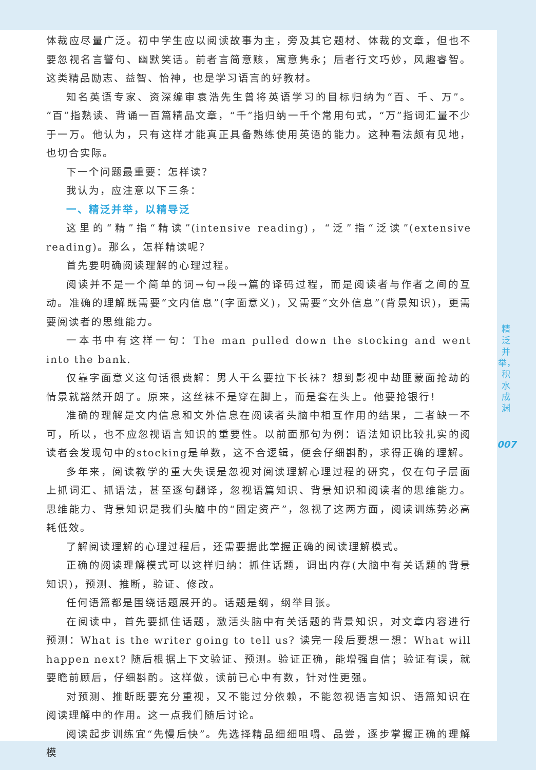体裁应尽量广泛。初中学生应以阅读故事为主，旁及其它题材、体裁的文章，但也不要忽视名言警句、幽默笑话。前者言简意赅，寓意隽永；后者行文巧妙，风趣睿智。这类精品励志、益智、怡神，也是学习语言的好教材。
知名英语专家、资深编审袁浩先生曾将英语学习的目标归纳为“百、千、万”。“百”指熟读、背诵一百篇精品文章，“千”指归纳一千个常用句式，“万”指词汇量不少于一万。他认为，只有这样才能真正具备熟练使用英语的能力。这种看法颇有见地，也切合实际。
下一个问题最重要：怎样读？
我认为，应注意以下三条：
一、精泛并举，以精导泛
这里的“精”指“精读”(intensive reading)，“泛”指“泛读”(extensive reading)。那么，怎样精读呢？
首先要明确阅读理解的心理过程。
阅读并不是一个简单的词→句→段→篇的译码过程，而是阅读者与作者之间的互动。准确的理解既需要“文内信息”(字面意义)，又需要“文外信息”(背景知识)，更需要阅读者的思维能力。
一本书中有这样一句：The man pulled down the stocking and went into the bank.
仅靠字面意义这句话很费解：男人干么要拉下长袜？想到影视中劫匪蒙面抢劫的情景就豁然开朗了。原来，这丝袜不是穿在脚上，而是套在头上。他要抢银行！
准确的理解是文内信息和文外信息在阅读者头脑中相互作用的结果，二者缺一不可，所以，也不应忽视语言知识的重要性。以前面那句为例：语法知识比较扎实的阅读者会发现句中的stocking是单数，这不合逻辑，便会仔细斟酌，求得正确的理解。
多年来，阅读教学的重大失误是忽视对阅读理解心理过程的研究，仅在句子层面上抓词汇、抓语法，甚至逐句翻译，忽视语篇知识、背景知识和阅读者的思维能力。思维能力、背景知识是我们头脑中的“固定资产”，忽视了这两方面，阅读训练势必高耗低效。
了解阅读理解的心理过程后，还需要据此掌握正确的阅读理解模式。
正确的阅读理解模式可以这样归纳：抓住话题，调出内存(大脑中有关话题的背景知识)，预测、推断，验证、修改。
任何语篇都是围绕话题展开的。话题是纲，纲举目张。
在阅读中，首先要抓住话题，激活头脑中有关话题的背景知识，对文章内容进行预测：What is the writer going to tell us? 读完一段后要想一想：What will happen next? 随后根据上下文验证、预测。验证正确，能增强自信；验证有误，就要瞻前顾后，仔细斟酌。这样做，读前已心中有数，针对性更强。
对预测、推断既要充分重视，又不能过分依赖，不能忽视语言知识、语篇知识在阅读理解中的作用。这一点我们随后讨论。
阅读起步训练宜“先慢后快”。先选择精品细细咀嚼、品尝，逐步掌握正确的理解模
精泛并举，积水成渊
007